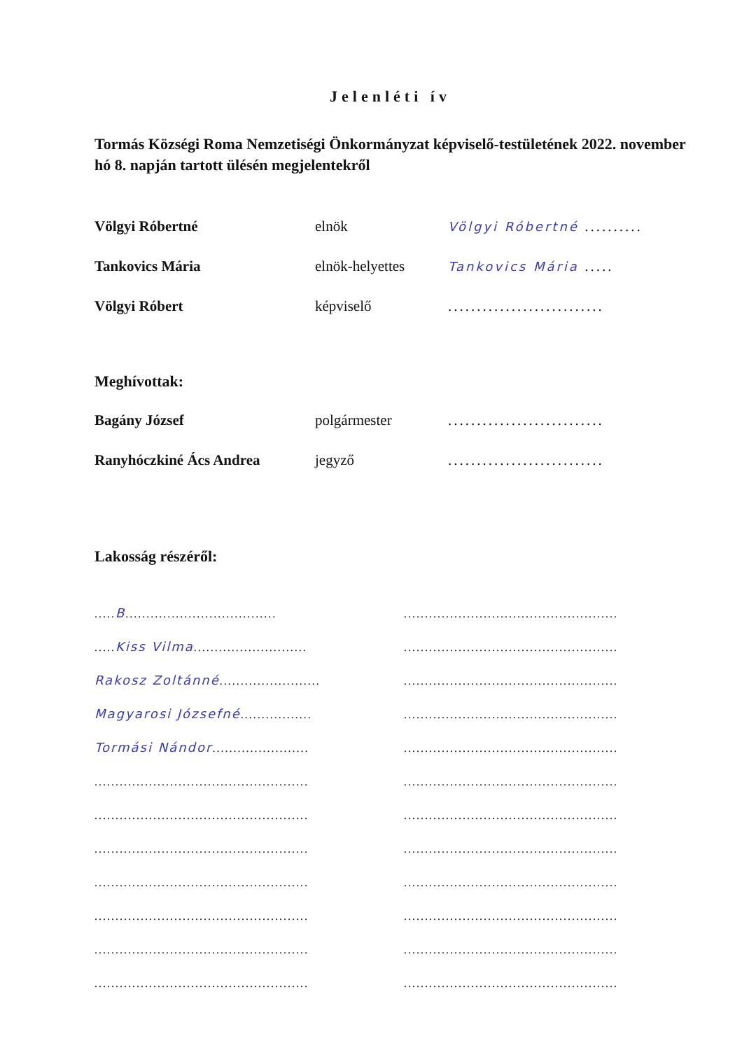Jelenléti ív
Tormás Községi Roma Nemzetiségi Önkormányzat képviselő-testületének 2022. november hó 8. napján tartott ülésén megjelentekről
Völgyi Róbertné elnök Völgyi Róbertné ..........
Tankovics Mária elnök-helyettes Tankovics Mária .....
Völgyi Róbert képviselő...........................
Meghívottak:
Bagány József polgármester...........................
Ranyhóczkiné Ács Andrea jegyző...........................
Lakosság részéről:
..... B....................................
...................................................
..... Kiss Vilma...........................
...................................................
Rakosz Zoltánné........................
...................................................
Magyarosi Józsefné.................
...................................................
Tormási Nándor.......................
...................................................
...................................................
...................................................
...................................................
...................................................
...................................................
...................................................
...................................................
...................................................
...................................................
...................................................
...................................................
...................................................
...................................................
...................................................